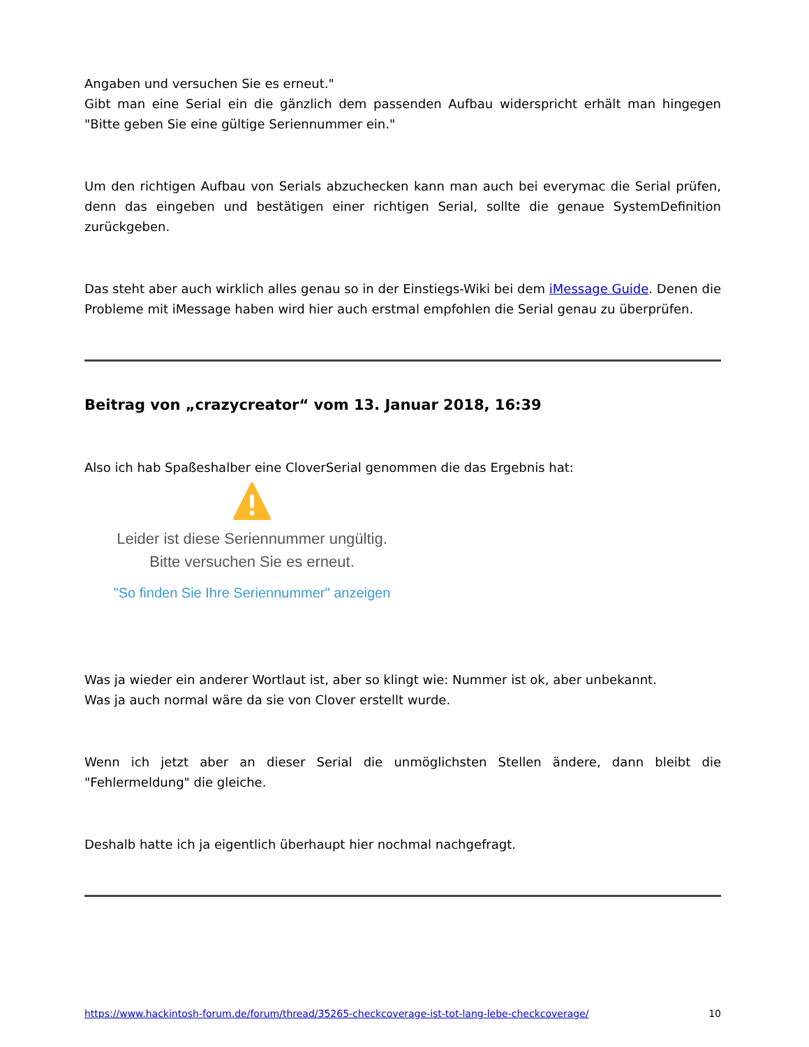Angaben und versuchen Sie es erneut."
Gibt man eine Serial ein die gänzlich dem passenden Aufbau widerspricht erhält man hingegen "Bitte geben Sie eine gültige Seriennummer ein."
Um den richtigen Aufbau von Serials abzuchecken kann man auch bei everymac die Serial prüfen, denn das eingeben und bestätigen einer richtigen Serial, sollte die genaue SystemDefinition zurückgeben.
Das steht aber auch wirklich alles genau so in der Einstiegs-Wiki bei dem iMessage Guide. Denen die Probleme mit iMessage haben wird hier auch erstmal empfohlen die Serial genau zu überprüfen.
Beitrag von „crazycreator“ vom 13. Januar 2018, 16:39
Also ich hab Spaßeshalber eine CloverSerial genommen die das Ergebnis hat:
Leider ist diese Seriennummer ungültig.
Bitte versuchen Sie es erneut.
"So finden Sie Ihre Seriennummer" anzeigen
Was ja wieder ein anderer Wortlaut ist, aber so klingt wie: Nummer ist ok, aber unbekannt.
Was ja auch normal wäre da sie von Clover erstellt wurde.
Wenn ich jetzt aber an dieser Serial die unmöglichsten Stellen ändere, dann bleibt die "Fehlermeldung" die gleiche.
Deshalb hatte ich ja eigentlich überhaupt hier nochmal nachgefragt.
https://www.hackintosh-forum.de/forum/thread/35265-checkcoverage-ist-tot-lang-lebe-checkcoverage/ 10